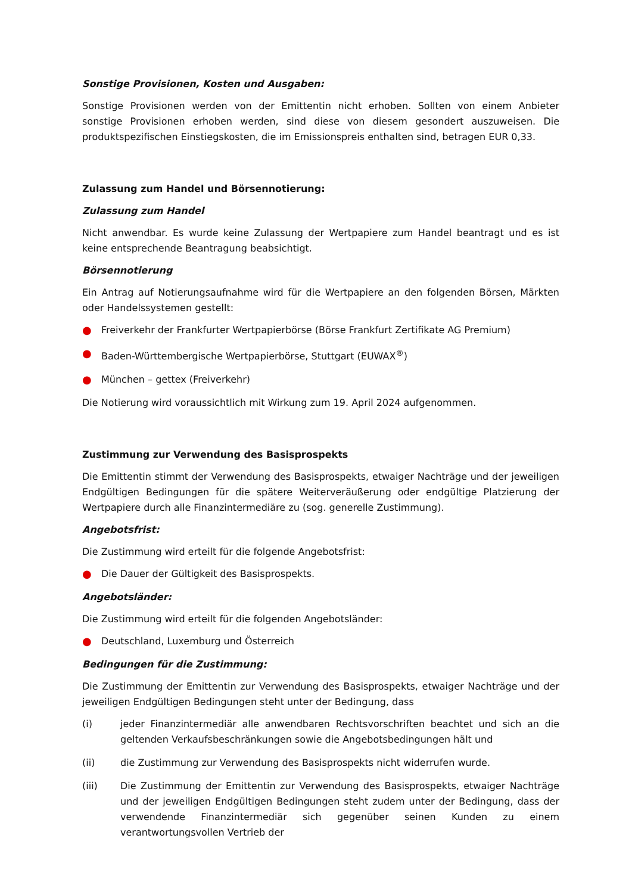Sonstige Provisionen, Kosten und Ausgaben:
Sonstige Provisionen werden von der Emittentin nicht erhoben. Sollten von einem Anbieter sonstige Provisionen erhoben werden, sind diese von diesem gesondert auszuweisen. Die produktspezifischen Einstiegskosten, die im Emissionspreis enthalten sind, betragen EUR 0,33.
Zulassung zum Handel und Börsennotierung:
Zulassung zum Handel
Nicht anwendbar. Es wurde keine Zulassung der Wertpapiere zum Handel beantragt und es ist keine entsprechende Beantragung beabsichtigt.
Börsennotierung
Ein Antrag auf Notierungsaufnahme wird für die Wertpapiere an den folgenden Börsen, Märkten oder Handelssystemen gestellt:
● Freiverkehr der Frankfurter Wertpapierbörse (Börse Frankfurt Zertifikate AG Premium)
● Baden-Württembergische Wertpapierbörse, Stuttgart (EUWAX<sup>®</sup>)
● München – gettex (Freiverkehr)
Die Notierung wird voraussichtlich mit Wirkung zum 19. April 2024 aufgenommen.
Zustimmung zur Verwendung des Basisprospekts
Die Emittentin stimmt der Verwendung des Basisprospekts, etwaiger Nachträge und der jeweiligen Endgültigen Bedingungen für die spätere Weiterveräußerung oder endgültige Platzierung der Wertpapiere durch alle Finanzintermediäre zu (sog. generelle Zustimmung).
Angebotsfrist:
Die Zustimmung wird erteilt für die folgende Angebotsfrist:
● Die Dauer der Gültigkeit des Basisprospekts.
Angebotsländer:
Die Zustimmung wird erteilt für die folgenden Angebotsländer:
● Deutschland, Luxemburg und Österreich
Bedingungen für die Zustimmung:
Die Zustimmung der Emittentin zur Verwendung des Basisprospekts, etwaiger Nachträge und der jeweiligen Endgültigen Bedingungen steht unter der Bedingung, dass
(i) jeder Finanzintermediär alle anwendbaren Rechtsvorschriften beachtet und sich an die geltenden Verkaufsbeschränkungen sowie die Angebotsbedingungen hält und
(ii) die Zustimmung zur Verwendung des Basisprospekts nicht widerrufen wurde.
(iii) Die Zustimmung der Emittentin zur Verwendung des Basisprospekts, etwaiger Nachträge und der jeweiligen Endgültigen Bedingungen steht zudem unter der Bedingung, dass der verwendende Finanzintermediär sich gegenüber seinen Kunden zu einem verantwortungsvollen Vertrieb der